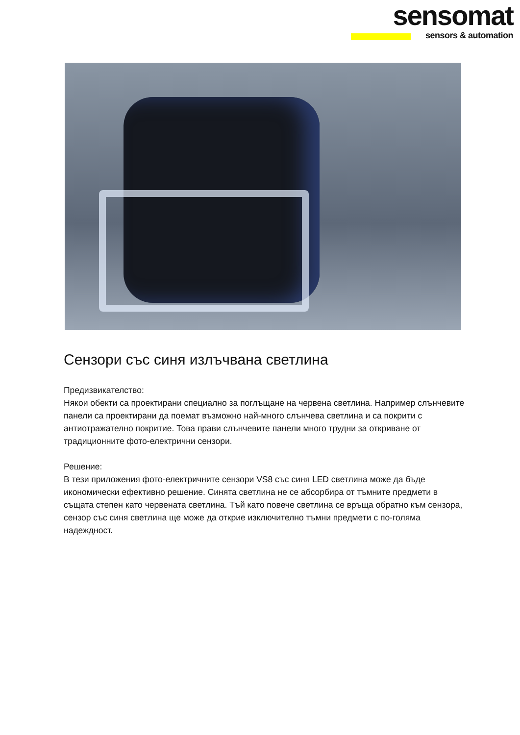sensomat
sensors & automation
Сензори със синя излъчвана светлина
Предизвикателство:
Някои обекти са проектирани специално за поглъщане на червена светлина. Например слънчевите панели са проектирани да поемат възможно най-много слънчева светлина и са покрити с антиотражателно покритие. Това прави слънчевите панели много трудни за откриване от традиционните фото-електрични сензори.
Решение:
В тези приложения фото-електричните сензори VS8 със синя LED светлина може да бъде икономически ефективно решение. Синята светлина не се абсорбира от тъмните предмети в същата степен като червената светлина. Тъй като повече светлина се връща обратно към сензора, сензор със синя светлина ще може да открие изключително тъмни предмети с по-голяма надеждност.